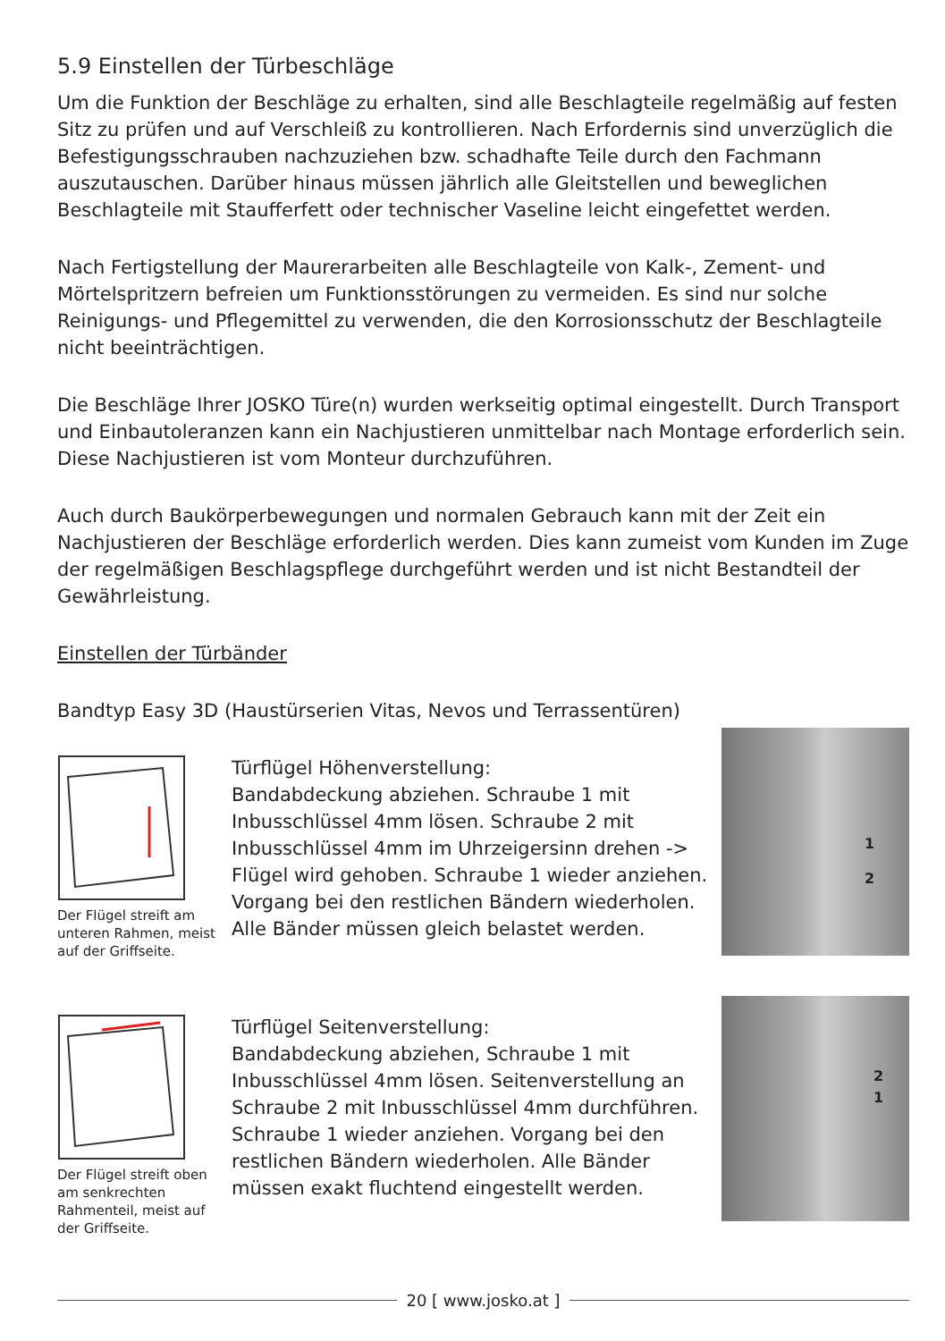5.9 Einstellen der Türbeschläge
Um die Funktion der Beschläge zu erhalten, sind alle Beschlagteile regelmäßig auf festen Sitz zu prüfen und auf Verschleiß zu kontrollieren. Nach Erfordernis sind unverzüglich die Befestigungsschrauben nachzuziehen bzw. schadhafte Teile durch den Fachmann auszutauschen. Darüber hinaus müssen jährlich alle Gleitstellen und beweglichen Beschlagteile mit Staufferfett oder technischer Vaseline leicht eingefettet werden.
Nach Fertigstellung der Maurerarbeiten alle Beschlagteile von Kalk-, Zement- und Mörtelspritzern befreien um Funktionsstörungen zu vermeiden. Es sind nur solche Reinigungs- und Pflegemittel zu verwenden, die den Korrosionsschutz der Beschlagteile nicht beeinträchtigen.
Die Beschläge Ihrer JOSKO Türe(n) wurden werkseitig optimal eingestellt. Durch Transport und Einbautoleranzen kann ein Nachjustieren unmittelbar nach Montage erforderlich sein. Diese Nachjustieren ist vom Monteur durchzuführen.
Auch durch Baukörperbewegungen und normalen Gebrauch kann mit der Zeit ein Nachjustieren der Beschläge erforderlich werden. Dies kann zumeist vom Kunden im Zuge der regelmäßigen Beschlagspflege durchgeführt werden und ist nicht Bestandteil der Gewährleistung.
Einstellen der Türbänder
Bandtyp Easy 3D (Haustürserien Vitas, Nevos und Terrassentüren)
Der Flügel streift am unteren Rahmen, meist auf der Griffseite.
Türflügel Höhenverstellung:
Bandabdeckung abziehen. Schraube 1 mit Inbusschlüssel 4mm lösen. Schraube 2 mit Inbusschlüssel 4mm im Uhrzeigersinn drehen -> Flügel wird gehoben. Schraube 1 wieder anziehen. Vorgang bei den restlichen Bändern wiederholen. Alle Bänder müssen gleich belastet werden.
1
2
Der Flügel streift oben am senkrechten Rahmenteil, meist auf der Griffseite.
Türflügel Seitenverstellung:
Bandabdeckung abziehen, Schraube 1 mit Inbusschlüssel 4mm lösen. Seitenverstellung an Schraube 2 mit Inbusschlüssel 4mm durchführen. Schraube 1 wieder anziehen. Vorgang bei den restlichen Bändern wiederholen. Alle Bänder müssen exakt fluchtend eingestellt werden.
2
1
20 [ www.josko.at ]